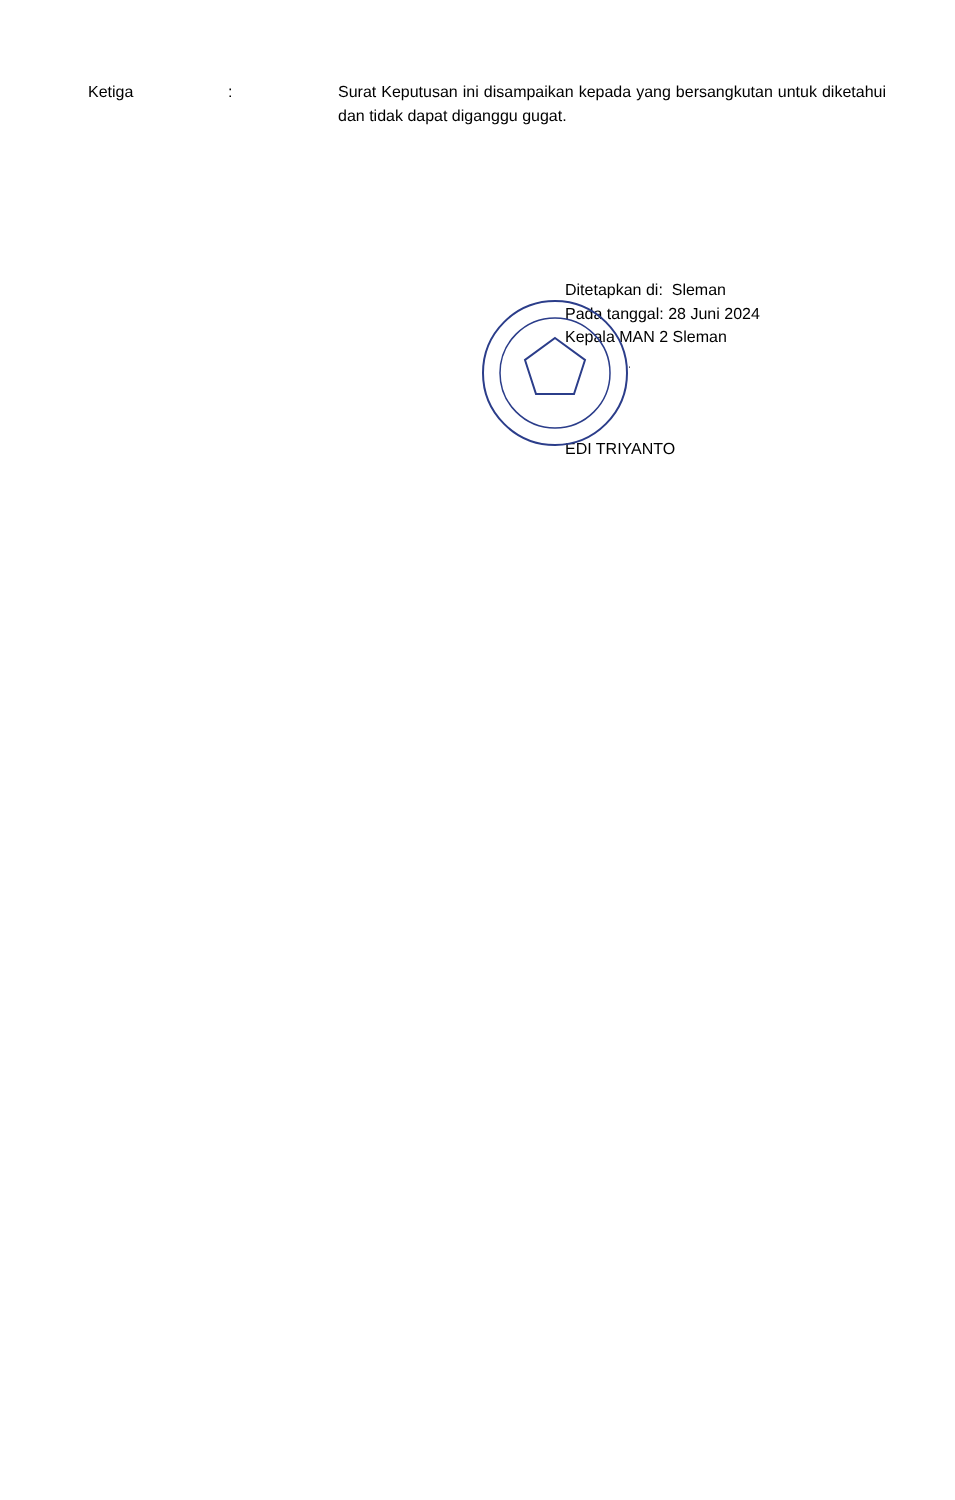Ketiga : Surat Keputusan ini disampaikan kepada yang bersangkutan untuk diketahui dan tidak dapat diganggu gugat.
Ditetapkan di: Sleman
Pada tanggal: 28 Juni 2024
Kepala MAN 2 Sleman
EDI TRIYANTO